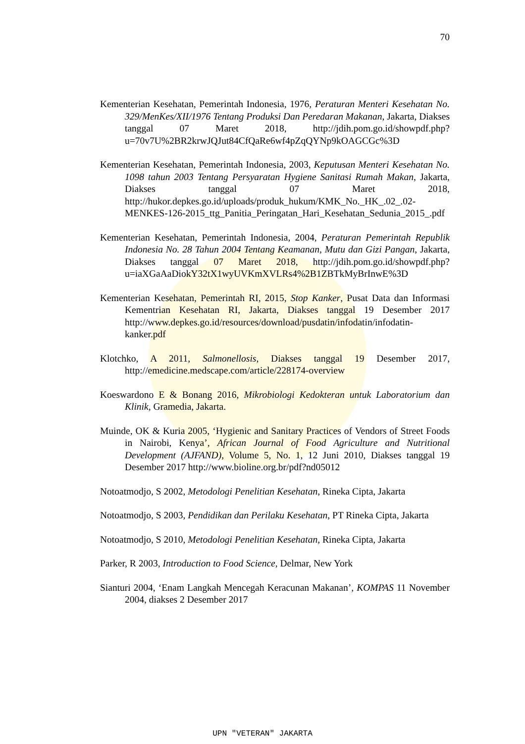70
Kementerian Kesehatan, Pemerintah Indonesia, 1976, Peraturan Menteri Kesehatan No. 329/MenKes/XII/1976 Tentang Produksi Dan Peredaran Makanan, Jakarta, Diakses tanggal 07 Maret 2018, http://jdih.pom.go.id/showpdf.php?u=70v7U%2BR2krwJQJut84CfQaRe6wf4pZqQYNp9kOAGCGc%3D
Kementerian Kesehatan, Pemerintah Indonesia, 2003, Keputusan Menteri Kesehatan No. 1098 tahun 2003 Tentang Persyaratan Hygiene Sanitasi Rumah Makan, Jakarta, Diakses tanggal 07 Maret 2018, http://hukor.depkes.go.id/uploads/produk_hukum/KMK_No._HK_.02_.02-MENKES-126-2015_ttg_Panitia_Peringatan_Hari_Kesehatan_Sedunia_2015_.pdf
Kementerian Kesehatan, Pemerintah Indonesia, 2004, Peraturan Pemerintah Republik Indonesia No. 28 Tahun 2004 Tentang Keamanan, Mutu dan Gizi Pangan, Jakarta, Diakses tanggal 07 Maret 2018, http://jdih.pom.go.id/showpdf.php?u=iaXGaAaDiokY32tX1wyUVKmXVLRs4%2B1ZBTkMyBrInwE%3D
Kementerian Kesehatan, Pemerintah RI, 2015, Stop Kanker, Pusat Data dan Informasi Kementrian Kesehatan RI, Jakarta, Diakses tanggal 19 Desember 2017 http://www.depkes.go.id/resources/download/pusdatin/infodatin/infodatin-kanker.pdf
Klotchko, A 2011, Salmonellosis, Diakses tanggal 19 Desember 2017, http://emedicine.medscape.com/article/228174-overview
Koeswardono E & Bonang 2016, Mikrobiologi Kedokteran untuk Laboratorium dan Klinik, Gramedia, Jakarta.
Muinde, OK & Kuria 2005, ‘Hygienic and Sanitary Practices of Vendors of Street Foods in Nairobi, Kenya’, African Journal of Food Agriculture and Nutritional Development (AJFAND), Volume 5, No. 1, 12 Juni 2010, Diakses tanggal 19 Desember 2017 http://www.bioline.org.br/pdf?nd05012
Notoatmodjo, S 2002, Metodologi Penelitian Kesehatan, Rineka Cipta, Jakarta
Notoatmodjo, S 2003, Pendidikan dan Perilaku Kesehatan, PT Rineka Cipta, Jakarta
Notoatmodjo, S 2010, Metodologi Penelitian Kesehatan, Rineka Cipta, Jakarta
Parker, R 2003, Introduction to Food Science, Delmar, New York
Sianturi 2004, ‘Enam Langkah Mencegah Keracunan Makanan’, KOMPAS 11 November 2004, diakses 2 Desember 2017
UPN "VETERAN" JAKARTA